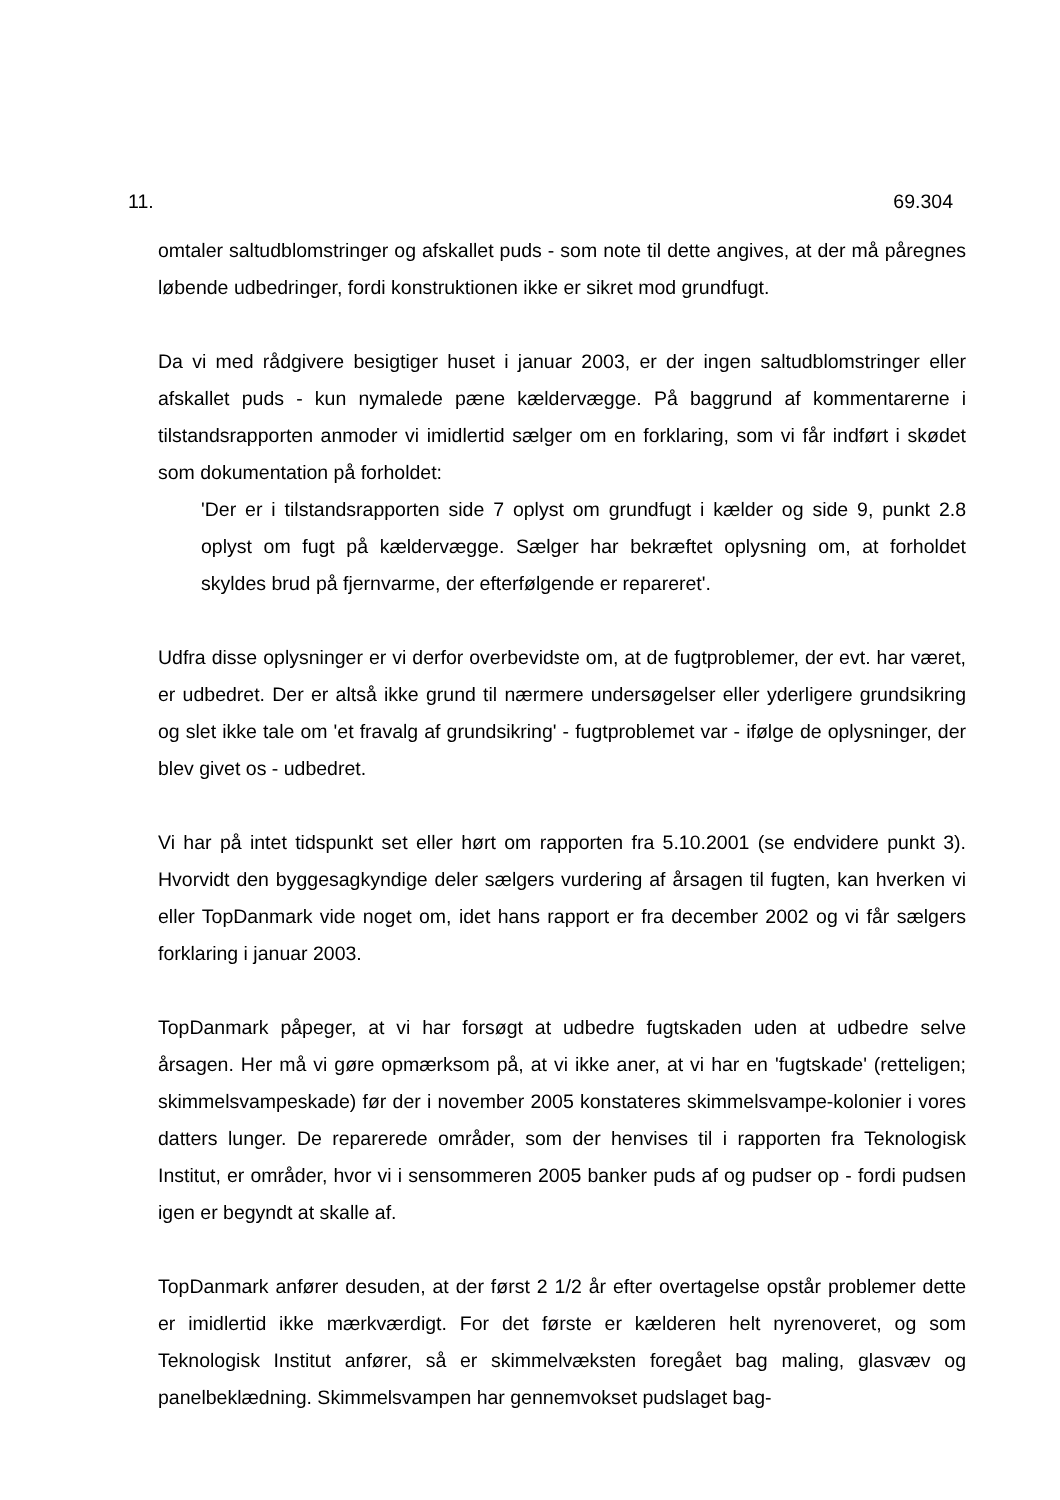11. 69.304
omtaler saltudblomstringer og afskallet puds - som note til dette angives, at der må påregnes løbende udbedringer, fordi konstruktionen ikke er sikret mod grundfugt.
Da vi med rådgivere besigtiger huset i januar 2003, er der ingen saltudblomstringer eller afskallet puds - kun nymalede pæne kældervægge. På baggrund af kommentarerne i tilstandsrapporten anmoder vi imidlertid sælger om en forklaring, som vi får indført i skødet som dokumentation på forholdet:
'Der er i tilstandsrapporten side 7 oplyst om grundfugt i kælder og side 9, punkt 2.8 oplyst om fugt på kældervægge. Sælger har bekræftet oplysning om, at forholdet skyldes brud på fjernvarme, der efterfølgende er repareret'.
Udfra disse oplysninger er vi derfor overbevidste om, at de fugtproblemer, der evt. har været, er udbedret. Der er altså ikke grund til nærmere undersøgelser eller yderligere grundsikring og slet ikke tale om 'et fravalg af grundsikring' - fugtproblemet var - ifølge de oplysninger, der blev givet os - udbedret.
Vi har på intet tidspunkt set eller hørt om rapporten fra 5.10.2001 (se endvidere punkt 3). Hvorvidt den byggesagkyndige deler sælgers vurdering af årsagen til fugten, kan hverken vi eller TopDanmark vide noget om, idet hans rapport er fra december 2002 og vi får sælgers forklaring i januar 2003.
TopDanmark påpeger, at vi har forsøgt at udbedre fugtskaden uden at udbedre selve årsagen. Her må vi gøre opmærksom på, at vi ikke aner, at vi har en 'fugtskade' (retteligen; skimmelsvampeskade) før der i november 2005 konstateres skimmelsvampe-kolonier i vores datters lunger. De reparerede områder, som der henvises til i rapporten fra Teknologisk Institut, er områder, hvor vi i sensommeren 2005 banker puds af og pudser op - fordi pudsen igen er begyndt at skalle af.
TopDanmark anfører desuden, at der først 2 1/2 år efter overtagelse opstår problemer dette er imidlertid ikke mærkværdigt. For det første er kælderen helt nyrenoveret, og som Teknologisk Institut anfører, så er skimmelvæksten foregået bag maling, glasvæv og panelbeklædning. Skimmelsvampen har gennemvokset pudslaget bag-